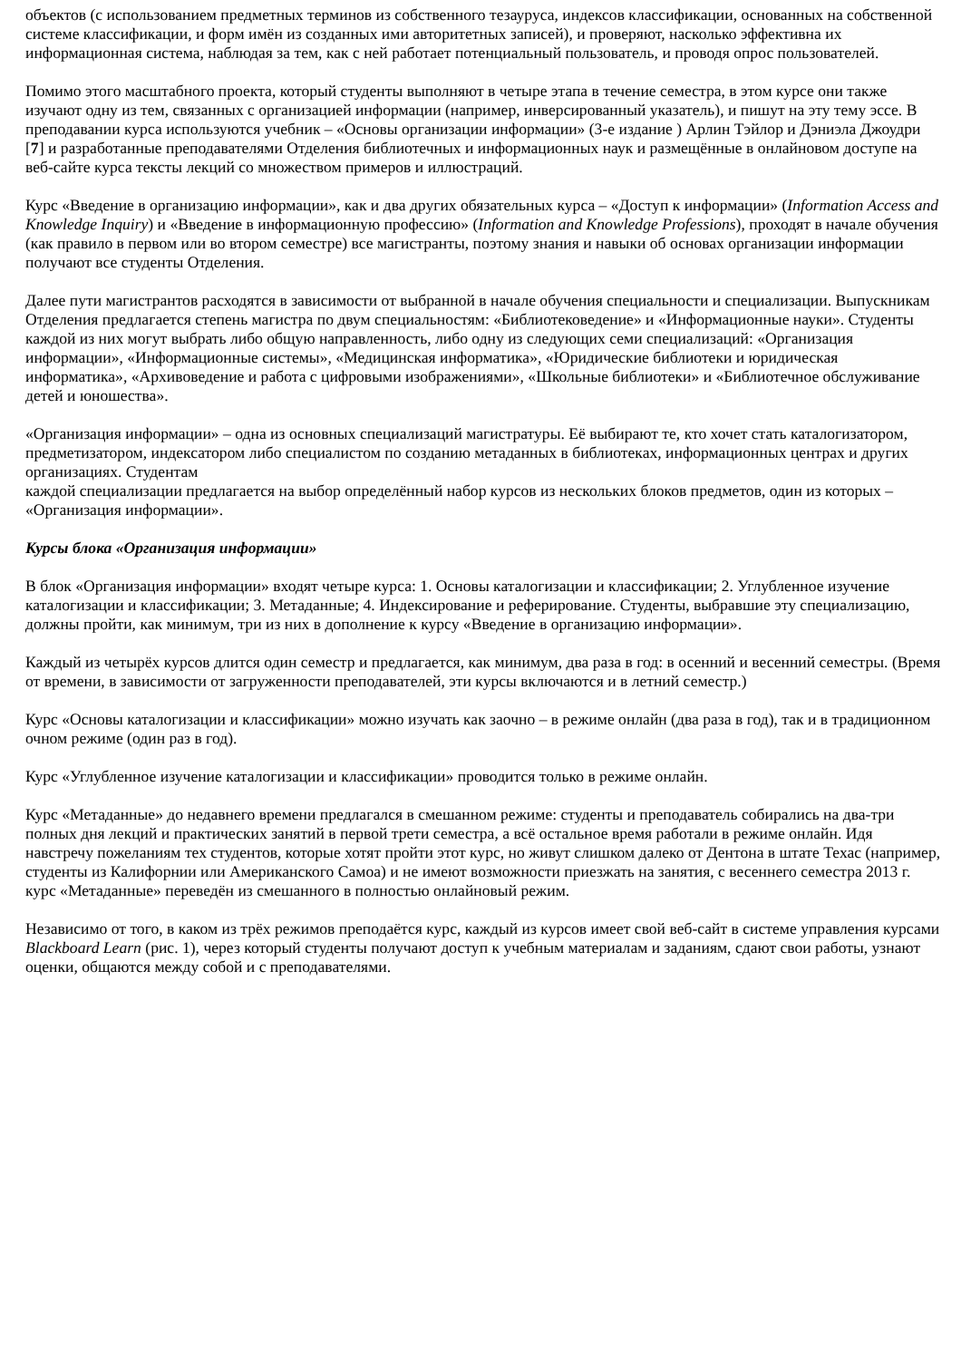объектов (с использованием предметных терминов из собственного тезауруса, индексов классификации, основанных на собственной системе классификации, и форм имён из созданных ими авторитетных записей), и проверяют, насколько эффективна их информационная система, наблюдая за тем, как с ней работает потенциальный пользователь, и проводя опрос пользователей.
Помимо этого масштабного проекта, который студенты выполняют в четыре этапа в течение семестра, в этом курсе они также изучают одну из тем, связанных с организацией информации (например, инверсированный указатель), и пишут на эту тему эссе. В преподавании курса используются учебник – «Основы организации информации» (3-е издание ) Арлин Тэйлор и Дэниэла Джоудри [7] и разработанные преподавателями Отделения библиотечных и информационных наук и размещённые в онлайновом доступе на веб-сайте курса тексты лекций со множеством примеров и иллюстраций.
Курс «Введение в организацию информации», как и два других обязательных курса – «Доступ к информации» (Information Access and Knowledge Inquiry) и «Введение в информационную профессию» (Information and Knowledge Professions), проходят в начале обучения (как правило в первом или во втором семестре) все магистранты, поэтому знания и навыки об основах организации информации получают все студенты Отделения.
Далее пути магистрантов расходятся в зависимости от выбранной в начале обучения специальности и специализации. Выпускникам Отделения предлагается степень магистра по двум специальностям: «Библиотековедение» и «Информационные науки». Студенты каждой из них могут выбрать либо общую направленность, либо одну из следующих семи специализаций: «Организация информации», «Информационные системы», «Медицинская информатика», «Юридические библиотеки и юридическая информатика», «Архивоведение и работа с цифровыми изображениями», «Школьные библиотеки» и «Библиотечное обслуживание детей и юношества».
«Организация информации» – одна из основных специализаций магистратуры. Её выбирают те, кто хочет стать каталогизатором, предметизатором, индексатором либо специалистом по созданию метаданных в библиотеках, информационных центрах и других организациях. Студентам
каждой специализации предлагается на выбор определённый набор курсов из нескольких блоков предметов, один из которых – «Организация информации».
Курсы блока «Организация информации»
В блок «Организация информации» входят четыре курса: 1. Основы каталогизации и классификации; 2. Углубленное изучение каталогизации и классификации; 3. Метаданные; 4. Индексирование и реферирование. Студенты, выбравшие эту специализацию, должны пройти, как минимум, три из них в дополнение к курсу «Введение в организацию информации».
Каждый из четырёх курсов длится один семестр и предлагается, как минимум, два раза в год: в осенний и весенний семестры. (Время от времени, в зависимости от загруженности преподавателей, эти курсы включаются и в летний семестр.)
Курс «Основы каталогизации и классификации» можно изучать как заочно – в режиме онлайн (два раза в год), так и в традиционном очном режиме (один раз в год).
Курс «Углубленное изучение каталогизации и классификации» проводится только в режиме онлайн.
Курс «Метаданные» до недавнего времени предлагался в смешанном режиме: студенты и преподаватель собирались на два-три полных дня лекций и практических занятий в первой трети семестра, а всё остальное время работали в режиме онлайн. Идя навстречу пожеланиям тех студентов, которые хотят пройти этот курс, но живут слишком далеко от Дентона в штате Техас (например, студенты из Калифорнии или Американского Самоа) и не имеют возможности приезжать на занятия, с весеннего семестра 2013 г. курс «Метаданные» переведён из смешанного в полностью онлайновый режим.
Независимо от того, в каком из трёх режимов преподаётся курс, каждый из курсов имеет свой веб-сайт в системе управления курсами Blackboard Learn (рис. 1), через который студенты получают доступ к учебным материалам и заданиям, сдают свои работы, узнают оценки, общаются между собой и с преподавателями.